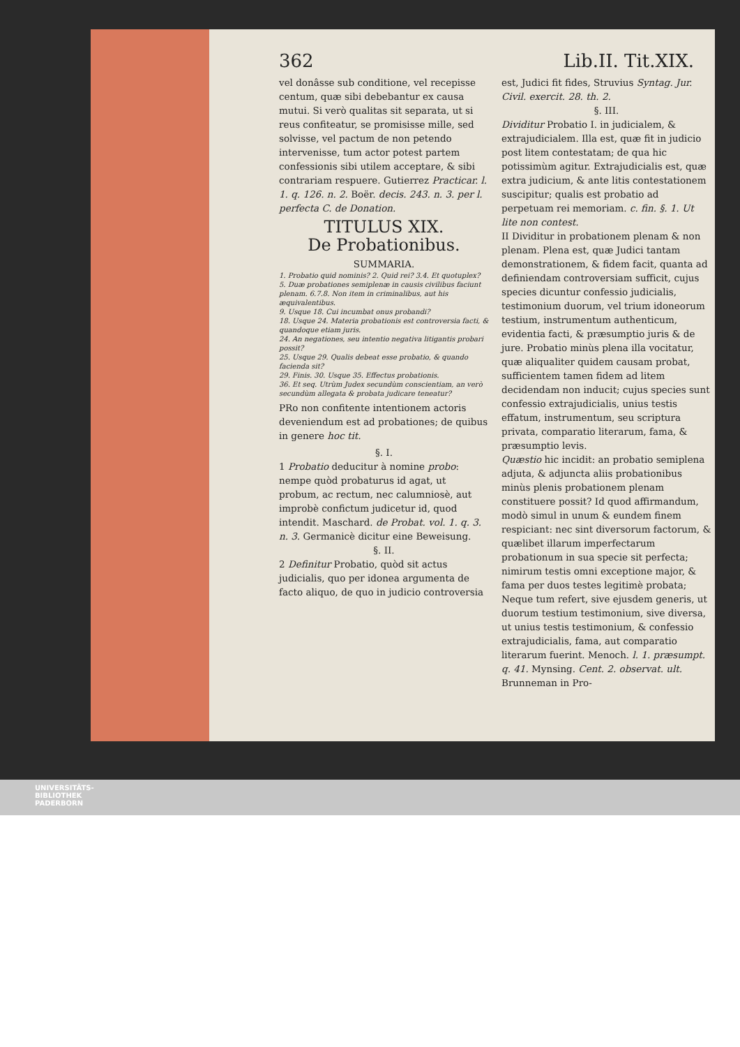362 Lib.II. Tit.XIX.
vel donâsse sub conditione, vel recepisse centum, quæ sibi debebantur ex causa mutui. Si verò qualitas sit separata, ut si reus confiteatur, se promisisse mille, sed solvisse, vel pactum de non petendo intervenisse, tum actor potest partem confessionis sibi utilem acceptare, & sibi contrariam respuere. Gutierrez Practicar. l. 1. q. 126. n. 2. Boër. decis. 243. n. 3. per l. perfecta C. de Donation.
TITULUS XIX.
De Probationibus.
SUMMARIA.
1. Probatio quid nominis? 2. Quid rei? 3.4. Et quotuplex?
5. Duæ probationes semiplenæ in causis civilibus faciunt plenam. 6.7.8. Non item in criminalibus, aut his æquivalentibus.
9. Usque 18. Cui incumbat onus probandi?
18. Usque 24. Materia probationis est controversia facti, & quandoque etiam juris.
24. An negationes, seu intentio negativa litigantis probari possit?
25. Usque 29. Qualis debeat esse probatio, & quando facienda sit?
29. Finis. 30. Usque 35. Effectus probationis.
36. Et seq. Utrùm Judex secundùm conscientiam, an verò secundùm allegata & probata judicare teneatur?
PRo non confitente intentionem actoris deveniendum est ad probationes; de quibus in genere hoc tit.
§. I.
1 Probatio deducitur à nomine probo: nempe quòd probaturus id agat, ut probum, ac rectum, nec calumniosè, aut improbè confictum judicetur id, quod intendit. Maschard. de Probat. vol. 1. q. 3. n. 3. Germanicè dicitur eine Beweisung.
§. II.
2 Definitur Probatio, quòd sit actus judicialis, quo per idonea argumenta de facto aliquo, de quo in judicio controversia
est, Judici fit fides, Struvius Syntag. Jur. Civil. exercit. 28. th. 2.
§. III.
Dividitur Probatio I. in judicialem, & extrajudicialem. Illa est, quæ fit in judicio post litem contestatam; de qua hic potissimùm agitur. Extrajudicialis est, quæ extra judicium, & ante litis contestationem suscipitur; qualis est probatio ad perpetuam rei memoriam. c. fin. §. 1. Ut lite non contest.
II Dividitur in probationem plenam & non plenam. Plena est, quæ Judici tantam demonstrationem, & fidem facit, quanta ad definiendam controversiam sufficit, cujus species dicuntur confessio judicialis, testimonium duorum, vel trium idoneorum testium, instrumentum authenticum, evidentia facti, & præsumptio juris & de jure. Probatio minùs plena illa vocitatur, quæ aliqualiter quidem causam probat, sufficientem tamen fidem ad litem decidendam non inducit; cujus species sunt confessio extrajudicialis, unius testis effatum, instrumentum, seu scriptura privata, comparatio literarum, fama, & præsumptio levis.
Quæstio hic incidit: an probatio semiplena adjuta, & adjuncta aliis probationibus minùs plenis probationem plenam constituere possit? Id quod affirmandum, modò simul in unum & eundem finem respiciant: nec sint diversorum factorum, & quælibet illarum imperfectarum probationum in sua specie sit perfecta; nimirum testis omni exceptione major, & fama per duos testes legitimè probata; Neque tum refert, sive ejusdem generis, ut duorum testium testimonium, sive diversa, ut unius testis testimonium, & confessio extrajudicialis, fama, aut comparatio literarum fuerint. Menoch. l. 1. præsumpt. q. 41. Mynsing. Cent. 2. observat. ult. Brunneman in Pro-
UNIVERSITÄTS-
BIBLIOTHEK
PADERBORN